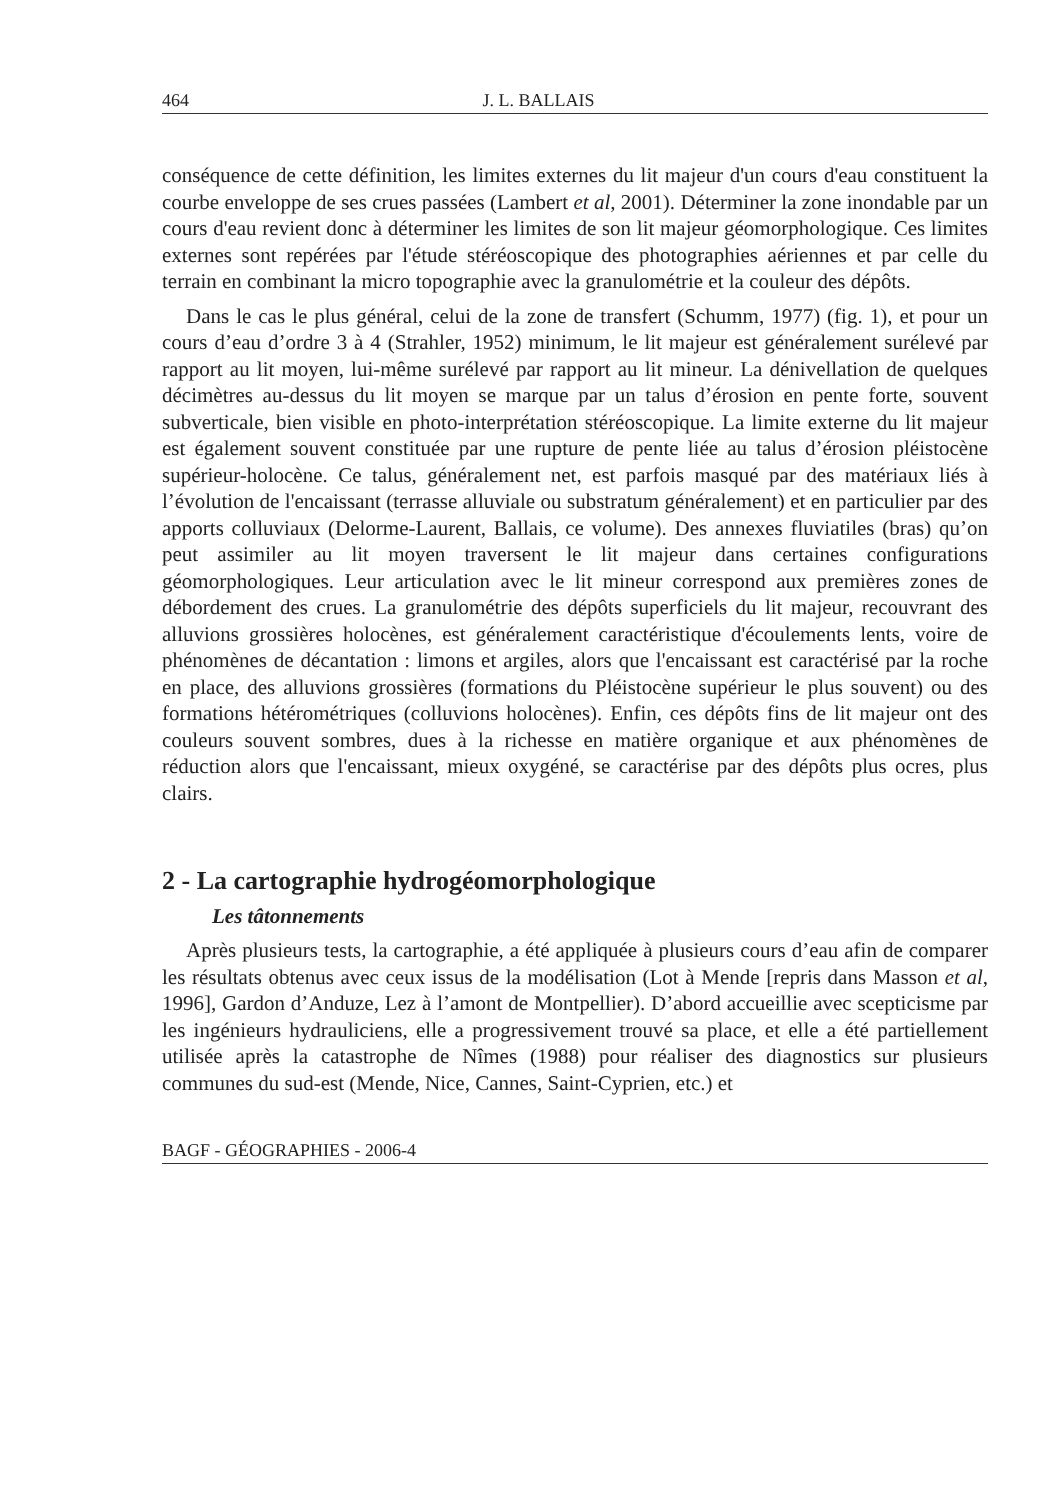464 J. L. BALLAIS
conséquence de cette définition, les limites externes du lit majeur d'un cours d'eau constituent la courbe enveloppe de ses crues passées (Lambert et al, 2001). Déterminer la zone inondable par un cours d'eau revient donc à déterminer les limites de son lit majeur géomorphologique. Ces limites externes sont repérées par l'étude stéréoscopique des photographies aériennes et par celle du terrain en combinant la micro topographie avec la granulométrie et la couleur des dépôts.
Dans le cas le plus général, celui de la zone de transfert (Schumm, 1977) (fig. 1), et pour un cours d’eau d’ordre 3 à 4 (Strahler, 1952) minimum, le lit majeur est généralement surélevé par rapport au lit moyen, lui-même surélevé par rapport au lit mineur. La dénivellation de quelques décimètres au-dessus du lit moyen se marque par un talus d’érosion en pente forte, souvent subverticale, bien visible en photo-interprétation stéréoscopique. La limite externe du lit majeur est également souvent constituée par une rupture de pente liée au talus d’érosion pléistocène supérieur-holocène. Ce talus, généralement net, est parfois masqué par des matériaux liés à l’évolution de l'encaissant (terrasse alluviale ou substratum généralement) et en particulier par des apports colluviaux (Delorme-Laurent, Ballais, ce volume). Des annexes fluviatiles (bras) qu’on peut assimiler au lit moyen traversent le lit majeur dans certaines configurations géomorphologiques. Leur articulation avec le lit mineur correspond aux premières zones de débordement des crues. La granulométrie des dépôts superficiels du lit majeur, recouvrant des alluvions grossières holocènes, est généralement caractéristique d'écoulements lents, voire de phénomènes de décantation : limons et argiles, alors que l'encaissant est caractérisé par la roche en place, des alluvions grossières (formations du Pléistocène supérieur le plus souvent) ou des formations hétérométriques (colluvions holocènes). Enfin, ces dépôts fins de lit majeur ont des couleurs souvent sombres, dues à la richesse en matière organique et aux phénomènes de réduction alors que l'encaissant, mieux oxygéné, se caractérise par des dépôts plus ocres, plus clairs.
2 - La cartographie hydrogéomorphologique
Les tâtonnements
Après plusieurs tests, la cartographie, a été appliquée à plusieurs cours d’eau afin de comparer les résultats obtenus avec ceux issus de la modélisation (Lot à Mende [repris dans Masson et al, 1996], Gardon d’Anduze, Lez à l’amont de Montpellier). D’abord accueillie avec scepticisme par les ingénieurs hydrauliciens, elle a progressivement trouvé sa place, et elle a été partiellement utilisée après la catastrophe de Nîmes (1988) pour réaliser des diagnostics sur plusieurs communes du sud-est (Mende, Nice, Cannes, Saint-Cyprien, etc.) et
BAGF - GÉOGRAPHIES - 2006-4